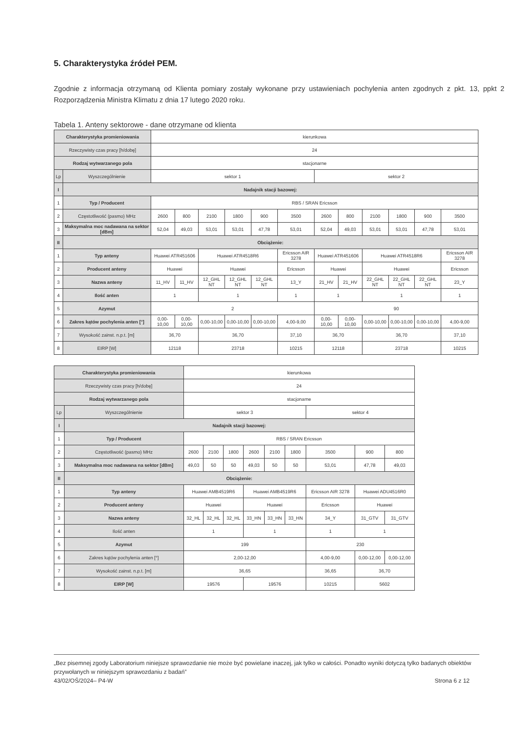5. Charakterystyka źródeł PEM.
Zgodnie z informacja otrzymaną od Klienta pomiary zostały wykonane przy ustawieniach pochylenia anten zgodnych z pkt. 13, ppkt 2 Rozporządzenia Ministra Klimatu z dnia 17 lutego 2020 roku.
Tabela 1. Anteny sektorowe - dane otrzymane od klienta
| Charakterystyka promieniowania | | kierunkowa | | | | | | | | | | | |
| Rzeczywisty czas pracy [h/dobę] | | 24 | | | | | | | | | | | |
| Rodzaj wytwarzanego pola | | stacjonarne | | | | | | | | | | | |
| Lp | Wyszczególnienie | sektor 1 | | | | | | sektor 2 | | | | | |
| I | Nadajnik stacji bazowej: | | | | | | | | | | | | |
| 1 | Typ / Producent | RBS / SRAN Ericsson | | | | | | | | | | | |
| 2 | Częstotliwość (pasmo) MHz | 2600 | 800 | 2100 | 1800 | 900 | 3500 | 2600 | 800 | 2100 | 1800 | 900 | 3500 |
| 3 | Maksymalna moc nadawana na sektor [dBm] | 52,04 | 49,03 | 53,01 | 53,01 | 47,78 | 53,01 | 52,04 | 49,03 | 53,01 | 53,01 | 47,78 | 53,01 |
| II | Obciążenie: | | | | | | | | | | | | |
| 1 | Typ anteny | Huawei ATR451606 | | Huawei ATR4518R6 | | | Ericsson AIR 3278 | Huawei ATR451606 | | Huawei ATR4518R6 | | | Ericsson AIR 3278 |
| 2 | Producent anteny | Huawei | | Huawei | | | Ericsson | Huawei | | Huawei | | | Ericsson |
| 3 | Nazwa anteny | 11_HV | 11_HV | 12_GHL NT | 12_GHL NT | 12_GHL NT | 13_Y | 21_HV | 21_HV | 22_GHL NT | 22_GHL NT | 22_GHL NT | 23_Y |
| 4 | Ilość anten | 1 | | 1 | | | 1 | 1 | | 1 | | | 1 |
| 5 | Azymut | 2 | | | | | | 90 | | | | | |
| 6 | Zakres kątów pochylenia anten [°] | 0,00-10,00 | 0,00-10,00 | 0,00-10,00 | 0,00-10,00 | 0,00-10,00 | 4,00-9,00 | 0,00-10,00 | 0,00-10,00 | 0,00-10,00 | 0,00-10,00 | 0,00-10,00 | 4,00-9,00 |
| 7 | Wysokość zainst. n.p.t. [m] | 36,70 | | 36,70 | | | 37,10 | 36,70 | | 36,70 | | | 37,10 |
| 8 | EIRP [W] | 12118 | | 23718 | | | 10215 | 12118 | | 23718 | | | 10215 |
| Charakterystyka promieniowania | | kierunkowa | | | | | | | | |
| Rzeczywisty czas pracy [h/dobę] | | 24 | | | | | | | | |
| Rodzaj wytwarzanego pola | | stacjonarne | | | | | | | | |
| Lp | Wyszczególnienie | sektor 3 | | | | | | sektor 4 | | |
| I | Nadajnik stacji bazowej: | | | | | | | | | |
| 1 | Typ / Producent | RBS / SRAN Ericsson | | | | | | | | |
| 2 | Częstotliwość (pasmo) MHz | 2600 | 2100 | 1800 | 2600 | 2100 | 1800 | 3500 | 900 | 800 |
| 3 | Maksymalna moc nadawana na sektor [dBm] | 49,03 | 50 | 50 | 49,03 | 50 | 50 | 53,01 | 47,78 | 49,03 |
| II | Obciążenie: | | | | | | | | | |
| 1 | Typ anteny | Huawei AMB4519R6 | | | Huawei AMB4519R6 | | | Ericsson AIR 3278 | Huawei ADU4516R0 | |
| 2 | Producent anteny | Huawei | | | Huawei | | | Ericsson | Huawei | |
| 3 | Nazwa anteny | 32_HL | 32_HL | 32_HL | 33_HN | 33_HN | 33_HN | 34_Y | 31_GTV | 31_GTV |
| 4 | Ilość anten | 1 | | | 1 | | | 1 | 1 | |
| 5 | Azymut | 199 | | | | | | 230 | | |
| 6 | Zakres kątów pochylenia anten [°] | 2,00-12,00 | | | | | | 4,00-9,00 | 0,00-12,00 | 0,00-12,00 |
| 7 | Wysokość zainst. n.p.t. [m] | 36,65 | | | | | | 36,65 | 36,70 | |
| 8 | EIRP [W] | 19576 | | | 19576 | | | 10215 | 5602 | |
„Bez pisemnej zgody Laboratorium niniejsze sprawozdanie nie może być powielane inaczej, jak tylko w całości. Ponadto wyniki dotyczą tylko badanych obiektów przywołanych w niniejszym sprawozdaniu z badań”
43/02/OŚ/2024– P4-W Strona 6 z 12